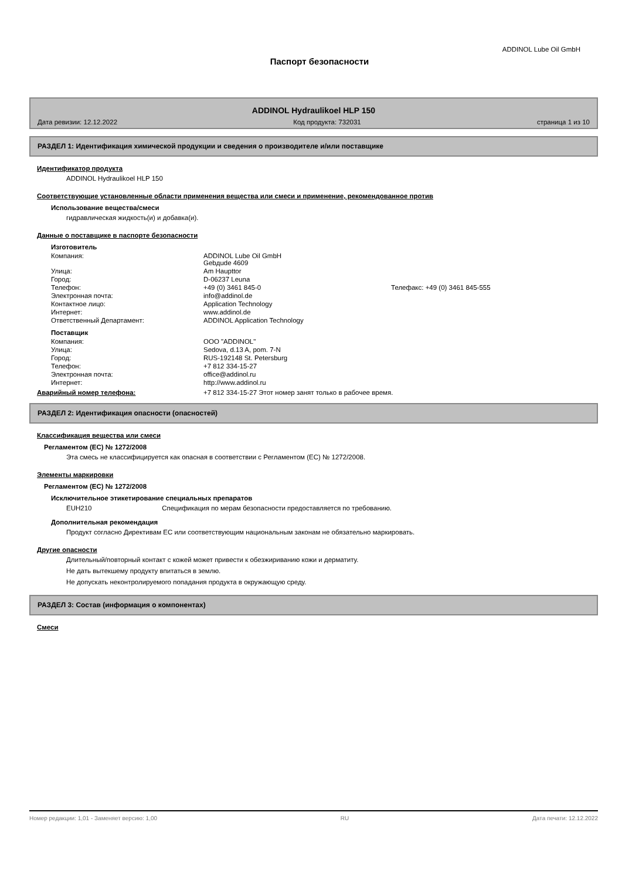ADDINOL Lube Oil GmbH
Паспорт безопасности
ADDINOL Hydraulikoel HLP 150
Дата ревизии: 12.12.2022 Код продукта: 732031 страница 1 из 10
РАЗДЕЛ 1: Идентификация химической продукции и сведения о производителе и/или поставщике
Идентификатор продукта
ADDINOL Hydraulikoel HLP 150
Соответствующие установленные области применения вещества или смеси и применение, рекомендованное против
Использование вещества/смеси
гидравлическая жидкость(и) и добавка(и).
Данные о поставщике в паспорте безопасности
Изготовитель
| Компания: | ADDINOL Lube Oil GmbH Gebдude 4609 | |
| Улица: | Am Haupttor | |
| Город: | D-06237 Leuna | |
| Телефон: | +49 (0) 3461 845-0 | Телефакс: +49 (0) 3461 845-555 |
| Электронная почта: | info@addinol.de | |
| Контактное лицо: | Application Technology | |
| Интернет: | www.addinol.de | |
| Ответственный Департамент: | ADDINOL Application Technology | |
Поставщик
| Компания: | ООО "ADDINOL" |
| Улица: | Sedova, d.13 A, pom. 7-N |
| Город: | RUS-192148 St. Petersburg |
| Телефон: | +7 812 334-15-27 |
| Электронная почта: | office@addinol.ru |
| Интернет: | http://www.addinol.ru |
Аварийный номер телефона: +7 812 334-15-27 Этот номер занят только в рабочее время.
РАЗДЕЛ 2: Идентификация опасности (опасностей)
Классификация вещества или смеси
Регламентом (ЕС) № 1272/2008
Эта смесь не классифицируется как опасная в соответствии с Регламентом (ЕС) № 1272/2008.
Элементы маркировки
Регламентом (ЕС) № 1272/2008
Исключительное этикетирование специальных препаратов
EUH210 Спецификация по мерам безопасности предоставляется по требованию.
Дополнительная рекомендация
Продукт согласно Директивам ЕС или соответствующим национальным законам не обязательно маркировать.
Другие опасности
Длительный/повторный контакт с кожей может привести к обезжириванию кожи и дерматиту.
Не дать вытекшему продукту впитаться в землю.
Не допускать неконтролируемого попадания продукта в окружающую среду.
РАЗДЕЛ 3: Состав (информация о компонентах)
Смеси
Номер редакции: 1,01 - Заменяет версию: 1,00 RU Дата печати: 12.12.2022